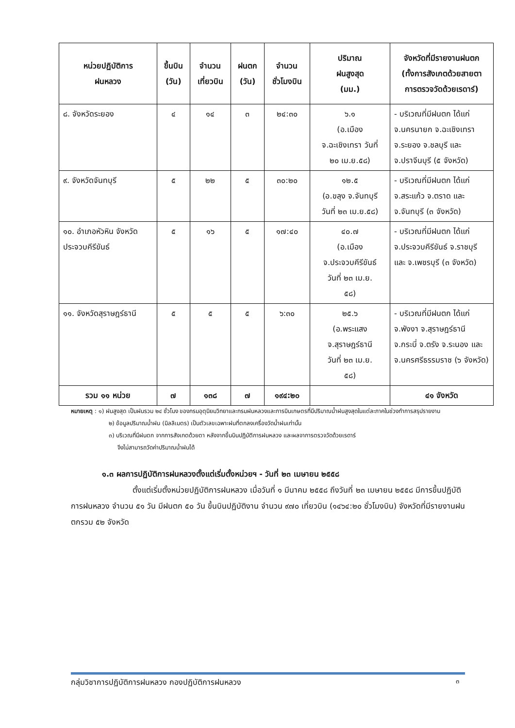| หน่วยปฏิบัติการ ฝนหลวง | ขึ้นบิน (วัน) | จำนวน เที่ยวบิน | ฝนตก (วัน) | จำนวน ชั่วโมงบิน | ปริมาณ ฝนสูงสุด (มม.) | จังหวัดที่มีรายงานฝนตก (ทั้งการสังเกตด้วยสายตา การตรวจวัดด้วยเรดาร์) |
| --- | --- | --- | --- | --- | --- | --- |
| ๘. จังหวัดระยอง | ๔ | ๑๔ | ๓ | ๒๔:๓๐ | ๖.๑ (อ.เมือง จ.ฉะเชิงเทรา วันที่ ๒๐ เม.ย.๕๘) | - บริเวณที่มีฝนตก ได้แก่ จ.นครนายก จ.ฉะเชิงเทรา จ.ระยอง จ.ชลบุรี และ จ.ปราจีนบุรี (๕ จังหวัด) |
| ๙. จังหวัดจันทบุรี | ๕ | ๒๒ | ๕ | ๓๐:๒๐ | ๑๒.๕ (อ.ขลุง จ.จันทบุรี วันที่ ๒๓ เม.ย.๕๘) | - บริเวณที่มีฝนตก ได้แก่ จ.สระแก้ว จ.ตราด และ จ.จันทบุรี (๓ จังหวัด) |
| ๑๐. อำเภอหัวหิน จังหวัดประจวบคีรีขันธ์ | ๕ | ๑๖ | ๕ | ๑๗:๔๐ | ๔๐.๗ (อ.เมือง จ.ประจวบคีรีขันธ์ วันที่ ๒๓ เม.ย. ๕๘) | - บริเวณที่มีฝนตก ได้แก่ จ.ประจวบคีรีขันธ์ จ.ราชบุรี และ จ.เพชรบุรี (๓ จังหวัด) |
| ๑๑. จังหวัดสุราษฎร์ธานี | ๕ | ๕ | ๕ | ๖:๓๐ | ๒๕.๖ (อ.พระแสง จ.สุราษฎร์ธานี วันที่ ๒๓ เม.ย. ๕๘) | - บริเวณที่มีฝนตก ได้แก่ จ.พังงา จ.สุราษฎร์ธานี จ.กระบี่ จ.ตรัง จ.ระนอง และ จ.นครศรีธรรมราช (๖ จังหวัด) |
| รวม ๑๑ หน่วย | ๗ | ๑๓๘ | ๗ | ๑๙๔:๒๐ | | ๔๑ จังหวัด |
หมายเหตุ : ๑) ฝนสูงสุด เป็นฝนรวม ๒๔ ชั่วโมง ของกรมอุตุนิยมวิทยาและกรมฝนหลวงและการบินเกษตรที่มีปริมาณน้ำฝนสูงสุดในแต่ละภาคในช่วงทำการสรุปรายงาน
๒) ข้อมูลปริมาณน้ำฝน (มิลลิเมตร) เป็นตัวเลขเฉพาะฝนที่ตกลงเครื่องวัดน้ำฝนเท่านั้น
๓) บริเวณที่มีฝนตก จากการสังเกตด้วยตา หลังจากขึ้นบินปฏิบัติการฝนหลวง และผลจาการตรวจวัดด้วยเรดาร์
จึงไม่สามารถวัดค่าปริมาณน้ำฝนได้
๑.๓ ผลการปฏิบัติการฝนหลวงตั้งแต่เริ่มตั้งหน่วยฯ - วันที่ ๒๓ เมษายน ๒๕๕๘
ตั้งแต่เริ่มตั้งหน่วยปฏิบัติการฝนหลวง เมื่อวันที่ ๑ มีนาคม ๒๕๕๘ ถึงวันที่ ๒๓ เมษายน ๒๕๕๘ มีการขึ้นปฏิบัติการฝนหลวง จำนวน ๕๑ วัน มีฝนตก ๕๐ วัน ขึ้นบินปฏิบัติงาน จำนวน ๙๗๐ เที่ยวบิน (๑๔๖๔:๒๐ ชั่วโมงบิน) จังหวัดที่มีรายงานฝนตกรวม ๕๒ จังหวัด
กลุ่มวิชาการปฏิบัติการฝนหลวง กองปฏิบัติการฝนหลวง ๓